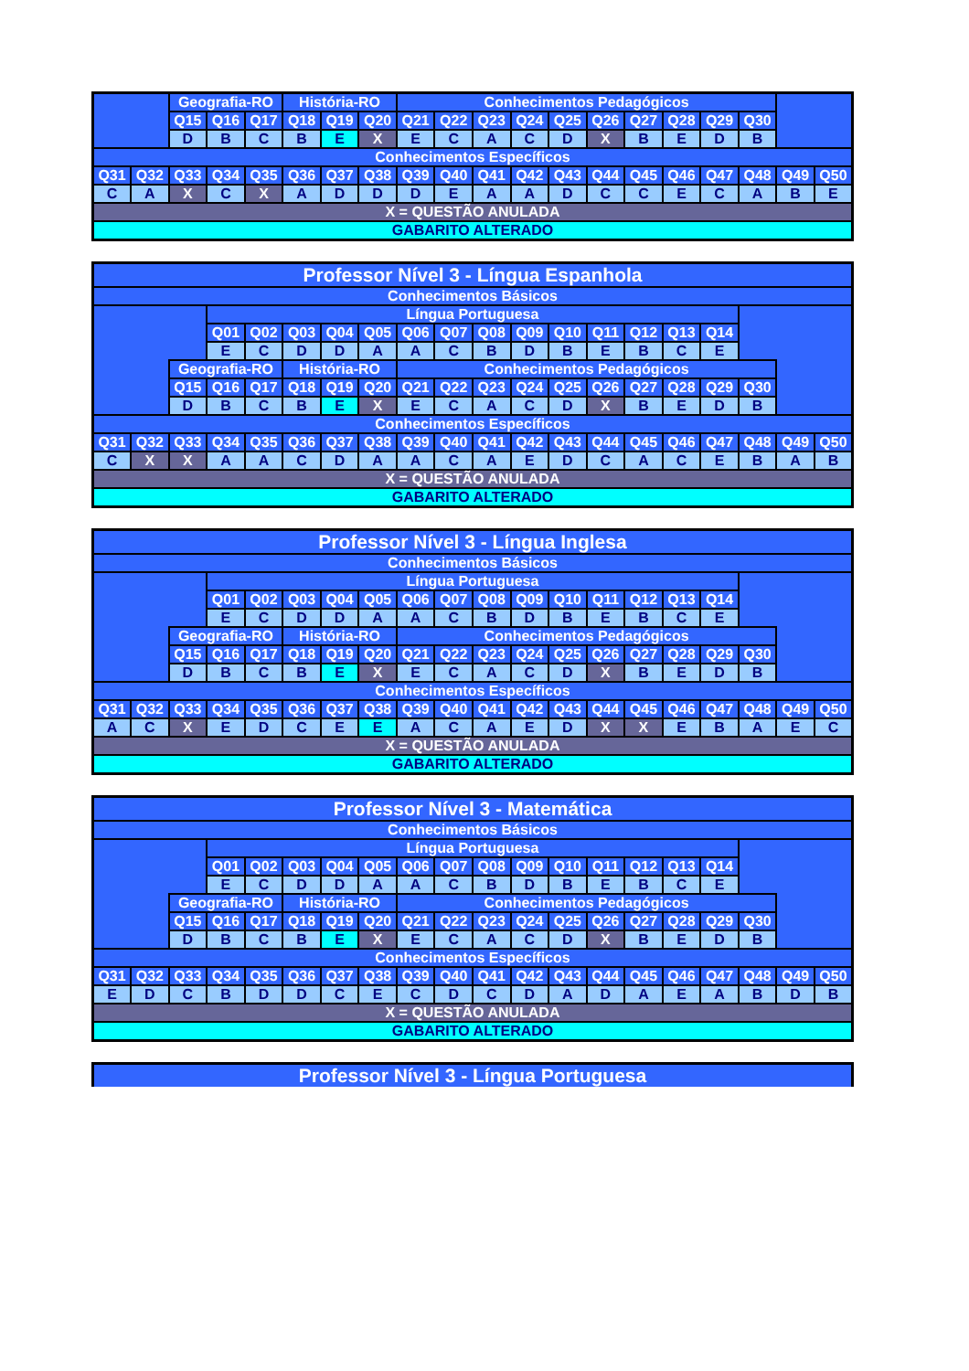| | | Geografia-RO | | | História-RO | | | Conhecimentos Pedagógicos | | | | | | | | | | | |
| | | Q15 | Q16 | Q17 | Q18 | Q19 | Q20 | Q21 | Q22 | Q23 | Q24 | Q25 | Q26 | Q27 | Q28 | Q29 | Q30 | | |
| | | D | B | C | B | E | X | E | C | A | C | D | X | B | E | D | B | | |
| Conhecimentos Específicos | | | | | | | | | | | | | | | | | | | |
| Q31 | Q32 | Q33 | Q34 | Q35 | Q36 | Q37 | Q38 | Q39 | Q40 | Q41 | Q42 | Q43 | Q44 | Q45 | Q46 | Q47 | Q48 | Q49 | Q50 |
| C | A | X | C | X | A | D | D | D | E | A | A | D | C | C | E | C | A | B | E |
| X = QUESTÃO ANULADA | | | | | | | | | | | | | | | | | | | |
| GABARITO ALTERADO | | | | | | | | | | | | | | | | | | | |
| Professor Nível 3 - Língua Espanhola | | | | | | | | | | | | | | | | | | | |
| Conhecimentos Básicos | | | | | | | | | | | | | | | | | | | |
| | | | Língua Portuguesa | | | | | | | | | | | | | | | | |
| | | | Q01 | Q02 | Q03 | Q04 | Q05 | Q06 | Q07 | Q08 | Q09 | Q10 | Q11 | Q12 | Q13 | Q14 | | | |
| | | | E | C | D | D | A | A | C | B | D | B | E | B | C | E | | | |
| | | Geografia-RO | | | História-RO | | | Conhecimentos Pedagógicos | | | | | | | | | | | |
| | | Q15 | Q16 | Q17 | Q18 | Q19 | Q20 | Q21 | Q22 | Q23 | Q24 | Q25 | Q26 | Q27 | Q28 | Q29 | Q30 | | |
| | | D | B | C | B | E | X | E | C | A | C | D | X | B | E | D | B | | |
| Conhecimentos Específicos | | | | | | | | | | | | | | | | | | | |
| Q31 | Q32 | Q33 | Q34 | Q35 | Q36 | Q37 | Q38 | Q39 | Q40 | Q41 | Q42 | Q43 | Q44 | Q45 | Q46 | Q47 | Q48 | Q49 | Q50 |
| C | X | X | A | A | C | D | A | A | C | A | E | D | C | A | C | E | B | A | B |
| X = QUESTÃO ANULADA | | | | | | | | | | | | | | | | | | | |
| GABARITO ALTERADO | | | | | | | | | | | | | | | | | | | |
| Professor Nível 3 - Língua Inglesa | | | | | | | | | | | | | | | | | | | |
| Conhecimentos Básicos | | | | | | | | | | | | | | | | | | | |
| | | | Língua Portuguesa | | | | | | | | | | | | | | | | |
| | | | Q01 | Q02 | Q03 | Q04 | Q05 | Q06 | Q07 | Q08 | Q09 | Q10 | Q11 | Q12 | Q13 | Q14 | | | |
| | | | E | C | D | D | A | A | C | B | D | B | E | B | C | E | | | |
| | | Geografia-RO | | | História-RO | | | Conhecimentos Pedagógicos | | | | | | | | | | | |
| | | Q15 | Q16 | Q17 | Q18 | Q19 | Q20 | Q21 | Q22 | Q23 | Q24 | Q25 | Q26 | Q27 | Q28 | Q29 | Q30 | | |
| | | D | B | C | B | E | X | E | C | A | C | D | X | B | E | D | B | | |
| Conhecimentos Específicos | | | | | | | | | | | | | | | | | | | |
| Q31 | Q32 | Q33 | Q34 | Q35 | Q36 | Q37 | Q38 | Q39 | Q40 | Q41 | Q42 | Q43 | Q44 | Q45 | Q46 | Q47 | Q48 | Q49 | Q50 |
| A | C | X | E | D | C | E | E | A | C | A | E | D | X | X | E | B | A | E | C |
| X = QUESTÃO ANULADA | | | | | | | | | | | | | | | | | | | |
| GABARITO ALTERADO | | | | | | | | | | | | | | | | | | | |
| Professor Nível 3 - Matemática | | | | | | | | | | | | | | | | | | | |
| Conhecimentos Básicos | | | | | | | | | | | | | | | | | | | |
| | | | Língua Portuguesa | | | | | | | | | | | | | | | | |
| | | | Q01 | Q02 | Q03 | Q04 | Q05 | Q06 | Q07 | Q08 | Q09 | Q10 | Q11 | Q12 | Q13 | Q14 | | | |
| | | | E | C | D | D | A | A | C | B | D | B | E | B | C | E | | | |
| | | Geografia-RO | | | História-RO | | | Conhecimentos Pedagógicos | | | | | | | | | | | |
| | | Q15 | Q16 | Q17 | Q18 | Q19 | Q20 | Q21 | Q22 | Q23 | Q24 | Q25 | Q26 | Q27 | Q28 | Q29 | Q30 | | |
| | | D | B | C | B | E | X | E | C | A | C | D | X | B | E | D | B | | |
| Conhecimentos Específicos | | | | | | | | | | | | | | | | | | | |
| Q31 | Q32 | Q33 | Q34 | Q35 | Q36 | Q37 | Q38 | Q39 | Q40 | Q41 | Q42 | Q43 | Q44 | Q45 | Q46 | Q47 | Q48 | Q49 | Q50 |
| E | D | C | B | D | D | C | E | C | D | C | D | A | D | A | E | A | B | D | B |
| X = QUESTÃO ANULADA | | | | | | | | | | | | | | | | | | | |
| GABARITO ALTERADO | | | | | | | | | | | | | | | | | | | |
| Professor Nível 3 - Língua Portuguesa |